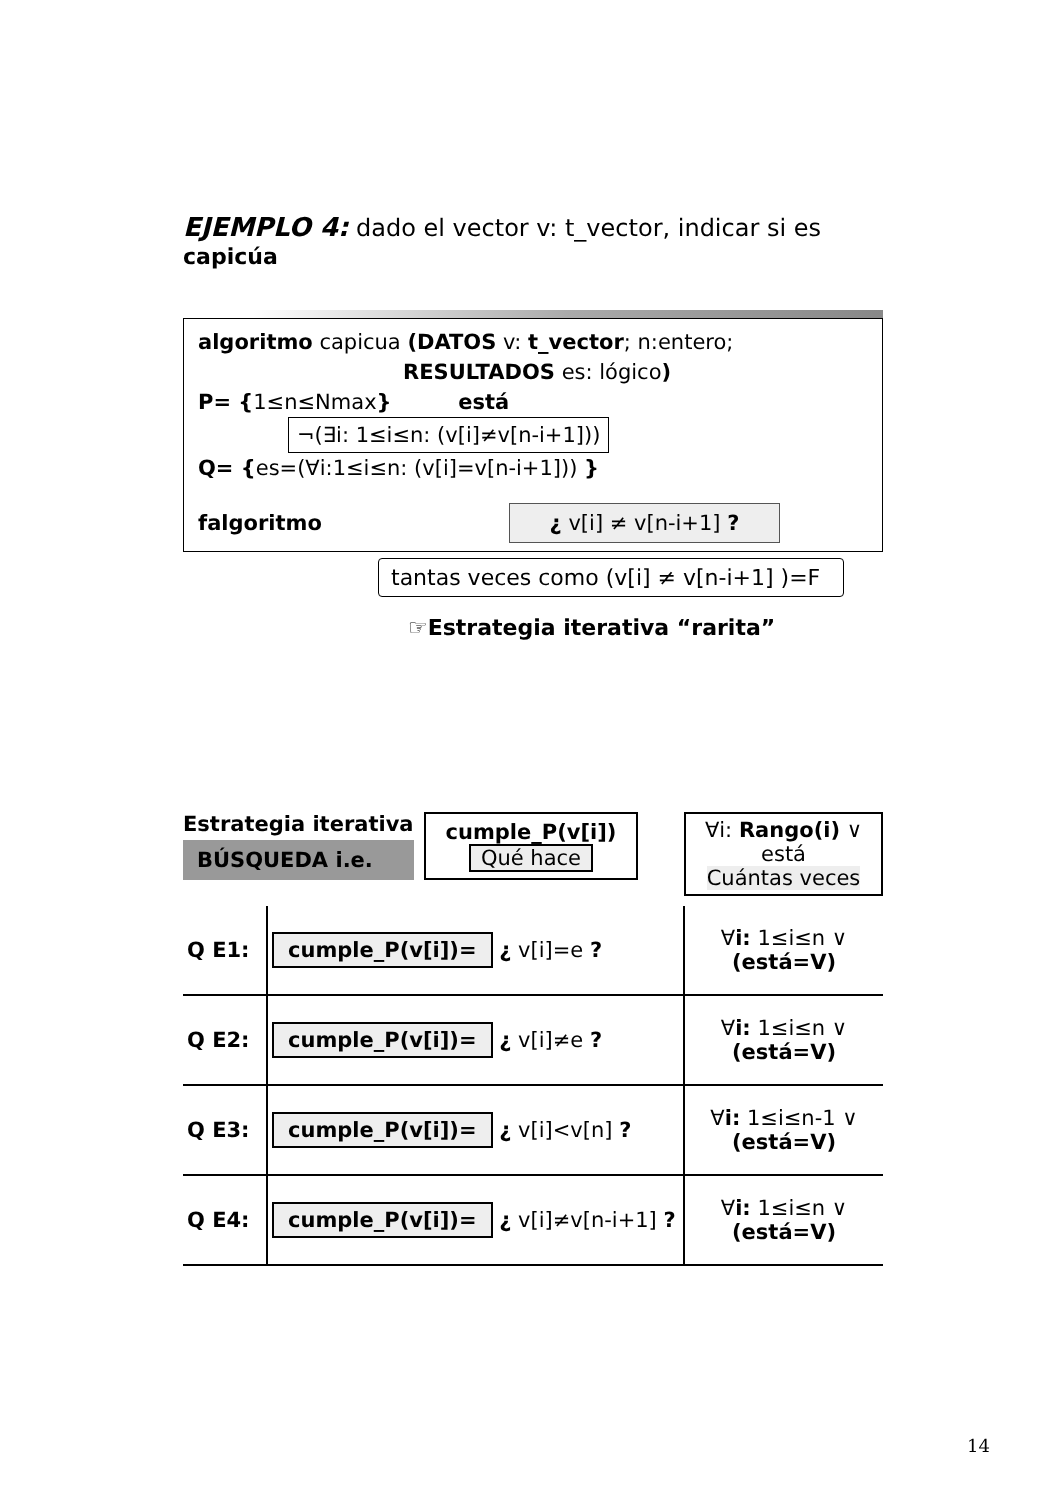EJEMPLO 4: dado el vector v: t_vector, indicar si es capicúa
algoritmo capicua (DATOS v: t_vector; n:entero;
RESULTADOS es: lógico)
P= {1≤n≤Nmax} está
¬(∃i: 1≤i≤n: (v[i]≠v[n-i+1]))
Q= {es=(∀i:1≤i≤n: (v[i]=v[n-i+1])) }
falgoritmo ¿ v[i] ≠ v[n-i+1] ?
tantas veces como (v[i] ≠ v[n-i+1] )=F
☞Estrategia iterativa “rarita”
Estrategia iterativa
BÚSQUEDA i.e.
cumple_P(v[i])
Qué hace
∀i: Rango(i) ∨ está
Cuántas veces
| Q E1: | cumple_P(v[i])= ¿ v[i]=e ? | ∀ i: 1≤i≤n ∨ (está=V) |
| Q E2: | cumple_P(v[i])= ¿ v[i]≠e ? | ∀ i: 1≤i≤n ∨ (está=V) |
| Q E3: | cumple_P(v[i])= ¿ v[i]<v[n] ? | ∀ i: 1≤i≤n-1 ∨ (está=V) |
| Q E4: | cumple_P(v[i])= ¿ v[i]≠v[n-i+1] ? | ∀ i: 1≤i≤n ∨ (está=V) |
14